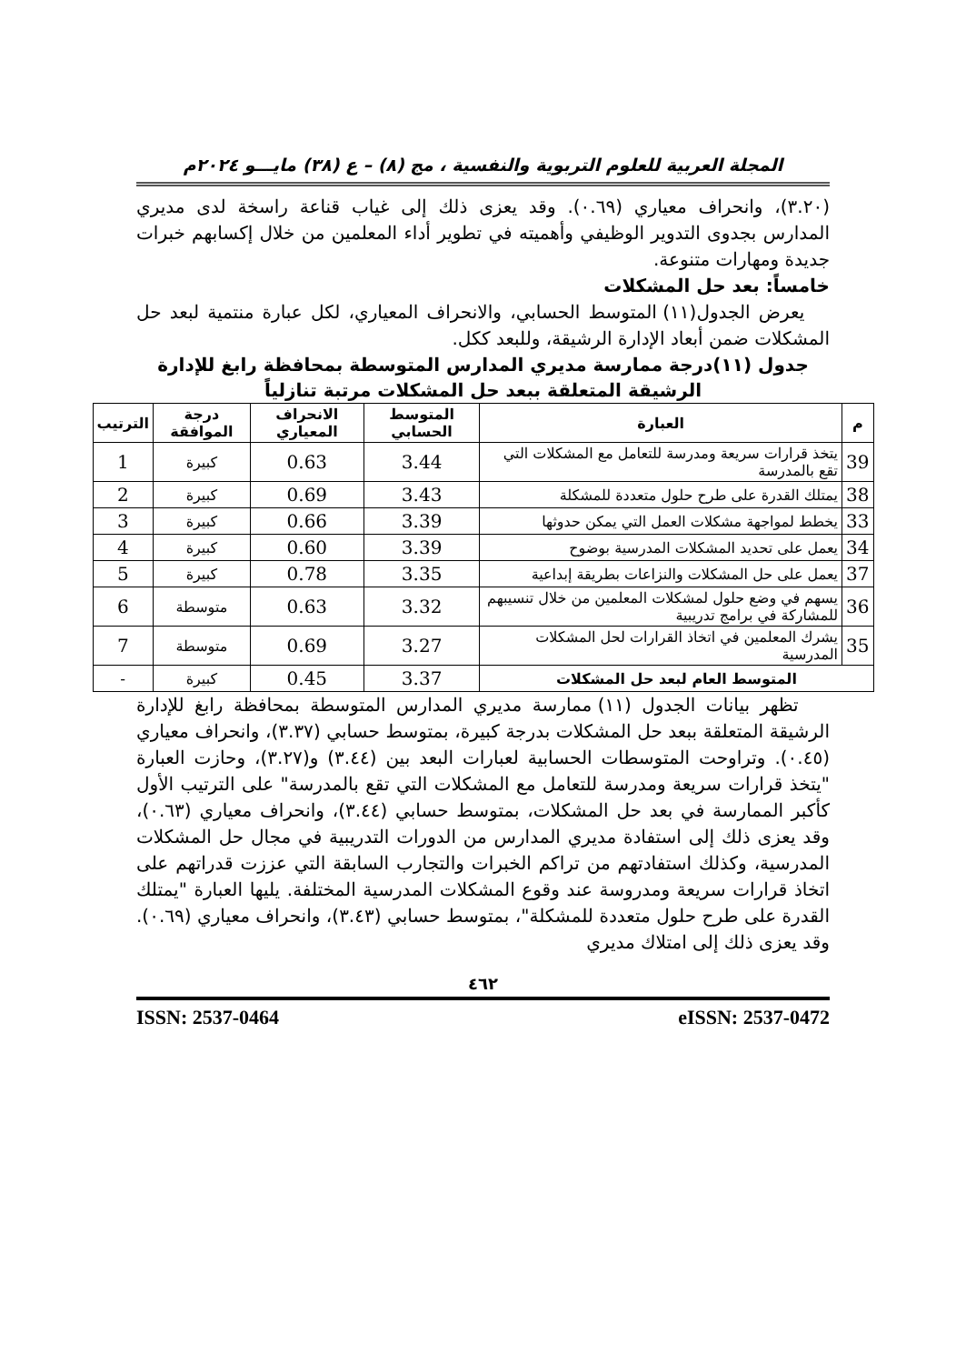المجلة العربية للعلوم التربوية والنفسية ، مج (٨) – ع (٣٨) مايـــو ٢٠٢٤م
(٣.٢٠)، وانحراف معياري (٠.٦٩). وقد يعزى ذلك إلى غياب قناعة راسخة لدى مديري المدارس بجدوى التدوير الوظيفي وأهميته في تطوير أداء المعلمين من خلال إكسابهم خبرات جديدة ومهارات متنوعة.
خامساً: بعد حل المشكلات
يعرض الجدول(١١) المتوسط الحسابي، والانحراف المعياري، لكل عبارة منتمية لبعد حل المشكلات ضمن أبعاد الإدارة الرشيقة، وللبعد ككل.
جدول (١١)درجة ممارسة مديري المدارس المتوسطة بمحافظة رابغ للإدارة الرشيقة المتعلقة ببعد حل المشكلات مرتبة تنازلياً
| م | العبارة | المتوسط الحسابي | الانحراف المعياري | درجة الموافقة | الترتيب |
| --- | --- | --- | --- | --- | --- |
| 39 | يتخذ قرارات سريعة ومدرسة للتعامل مع المشكلات التي تقع بالمدرسة | 3.44 | 0.63 | كبيرة | 1 |
| 38 | يمتلك القدرة على طرح حلول متعددة للمشكلة | 3.43 | 0.69 | كبيرة | 2 |
| 33 | يخطط لمواجهة مشكلات العمل التي يمكن حدوثها | 3.39 | 0.66 | كبيرة | 3 |
| 34 | يعمل على تحديد المشكلات المدرسية بوضوح | 3.39 | 0.60 | كبيرة | 4 |
| 37 | يعمل على حل المشكلات والنزاعات بطريقة إبداعية | 3.35 | 0.78 | كبيرة | 5 |
| 36 | يسهم في وضع حلول لمشكلات المعلمين من خلال تنسيبهم للمشاركة في برامج تدريبية | 3.32 | 0.63 | متوسطة | 6 |
| 35 | يشرك المعلمين في اتخاذ القرارات لحل المشكلات المدرسية | 3.27 | 0.69 | متوسطة | 7 |
| المتوسط العام لبعد حل المشكلات | | 3.37 | 0.45 | كبيرة | - |
تظهر بيانات الجدول (١١) ممارسة مديري المدارس المتوسطة بمحافظة رابغ للإدارة الرشيقة المتعلقة ببعد حل المشكلات بدرجة كبيرة، بمتوسط حسابي (٣.٣٧)، وانحراف معياري (٠.٤٥). وتراوحت المتوسطات الحسابية لعبارات البعد بين (٣.٤٤) و(٣.٢٧)، وحازت العبارة "يتخذ قرارات سريعة ومدرسة للتعامل مع المشكلات التي تقع بالمدرسة" على الترتيب الأول كأكبر الممارسة في بعد حل المشكلات، بمتوسط حسابي (٣.٤٤)، وانحراف معياري (٠.٦٣)، وقد يعزى ذلك إلى استفادة مديري المدارس من الدورات التدريبية في مجال حل المشكلات المدرسية، وكذلك استفادتهم من تراكم الخبرات والتجارب السابقة التي عززت قدراتهم على اتخاذ قرارات سريعة ومدروسة عند وقوع المشكلات المدرسية المختلفة. يليها العبارة "يمتلك القدرة على طرح حلول متعددة للمشكلة"، بمتوسط حسابي (٣.٤٣)، وانحراف معياري (٠.٦٩). وقد يعزى ذلك إلى امتلاك مديري
٤٦٢
ISSN: 2537-0464 eISSN: 2537-0472